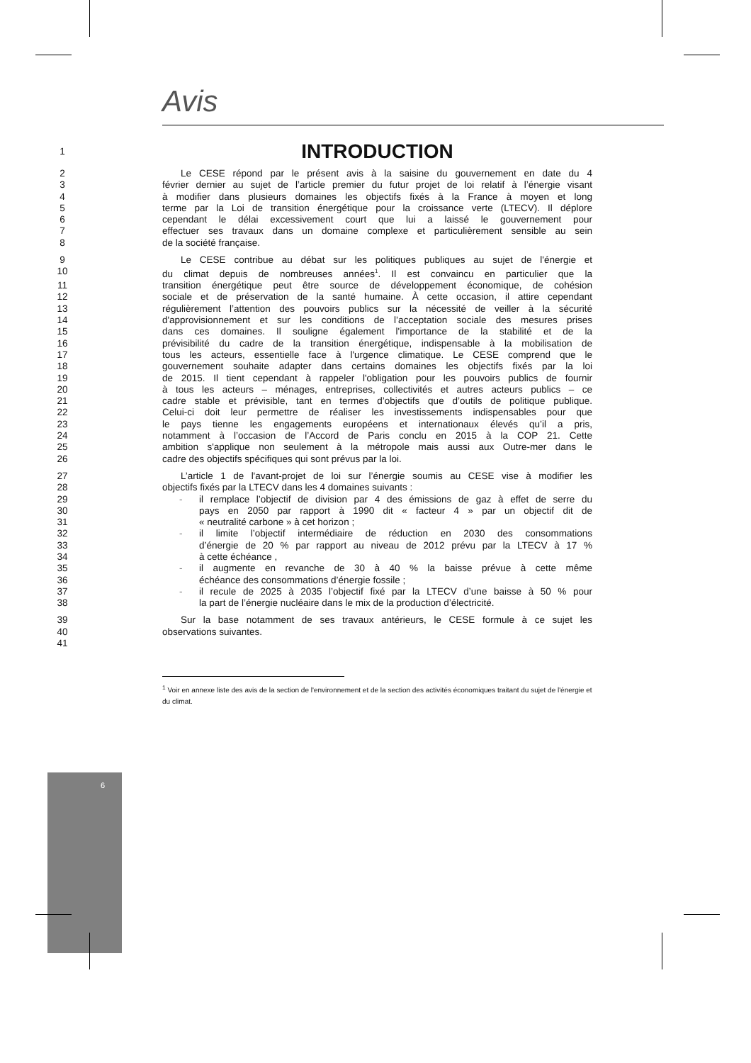6
Avis
1
INTRODUCTION
2 Le CESE répond par le présent avis à la saisine du gouvernement en date du 4
3 février dernier au sujet de l’article premier du futur projet de loi relatif à l’énergie visant
4 à modifier dans plusieurs domaines les objectifs fixés à la France à moyen et long
5 terme par la Loi de transition énergétique pour la croissance verte (LTECV). Il déplore
6 cependant le délai excessivement court que lui a laissé le gouvernement pour
7 effectuer ses travaux dans un domaine complexe et particulièrement sensible au sein
8 de la société française.
9 Le CESE contribue au débat sur les politiques publiques au sujet de l'énergie et
10 du climat depuis de nombreuses années<sup>1</sup>. Il est convaincu en particulier que la
11 transition énergétique peut être source de développement économique, de cohésion
12 sociale et de préservation de la santé humaine. À cette occasion, il attire cependant
13 régulièrement l’attention des pouvoirs publics sur la nécessité de veiller à la sécurité
14 d'approvisionnement et sur les conditions de l’acceptation sociale des mesures prises
15 dans ces domaines. Il souligne également l'importance de la stabilité et de la
16 prévisibilité du cadre de la transition énergétique, indispensable à la mobilisation de
17 tous les acteurs, essentielle face à l'urgence climatique. Le CESE comprend que le
18 gouvernement souhaite adapter dans certains domaines les objectifs fixés par la loi
19 de 2015. Il tient cependant à rappeler l'obligation pour les pouvoirs publics de fournir
20 à tous les acteurs – ménages, entreprises, collectivités et autres acteurs publics – ce
21 cadre stable et prévisible, tant en termes d’objectifs que d’outils de politique publique.
22 Celui-ci doit leur permettre de réaliser les investissements indispensables pour que
23 le pays tienne les engagements européens et internationaux élevés qu’il a pris,
24 notamment à l’occasion de l’Accord de Paris conclu en 2015 à la COP 21. Cette
25 ambition s'applique non seulement à la métropole mais aussi aux Outre-mer dans le
26 cadre des objectifs spécifiques qui sont prévus par la loi.
27 L’article 1 de l'avant-projet de loi sur l’énergie soumis au CESE vise à modifier les
28 objectifs fixés par la LTECV dans les 4 domaines suivants :
29 - il remplace l’objectif de division par 4 des émissions de gaz à effet de serre du
30 pays en 2050 par rapport à 1990 dit « facteur 4 » par un objectif dit de
31 « neutralité carbone » à cet horizon ;
32 - il limite l’objectif intermédiaire de réduction en 2030 des consommations
33 d’énergie de 20 % par rapport au niveau de 2012 prévu par la LTECV à 17 %
34 à cette échéance ,
35 - il augmente en revanche de 30 à 40 % la baisse prévue à cette même
36 échéance des consommations d’énergie fossile ;
37 - il recule de 2025 à 2035 l’objectif fixé par la LTECV d’une baisse à 50 % pour
38 la part de l’énergie nucléaire dans le mix de la production d’électricité.
39 Sur la base notamment de ses travaux antérieurs, le CESE formule à ce sujet les
40 observations suivantes.
41
<sup>1</sup> Voir en annexe liste des avis de la section de l'environnement et de la section des activités économiques traitant du sujet de l'énergie et du climat.